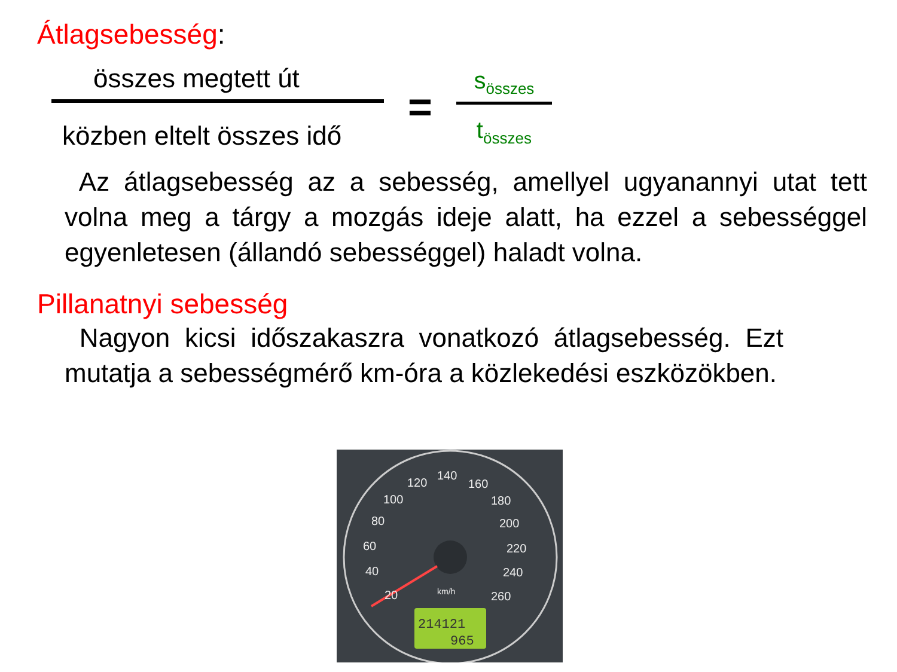Átlagsebesség:
összes megtett út
közben eltelt összes idő
=
s<sub>összes</sub>
t<sub>összes</sub>
Az átlagsebesség az a sebesség, amellyel ugyanannyi utat tett volna meg a tárgy a mozgás ideje alatt, ha ezzel a sebességgel egyenletesen (állandó sebességgel) haladt volna.
Pillanatnyi sebesség
Nagyon kicsi időszakaszra vonatkozó átlagsebesség. Ezt mutatja a sebességmérő km-óra a közlekedési eszközökben.
20
40
60
80
100
120
140
160
180
200
220
240
260
km/h
214121
965